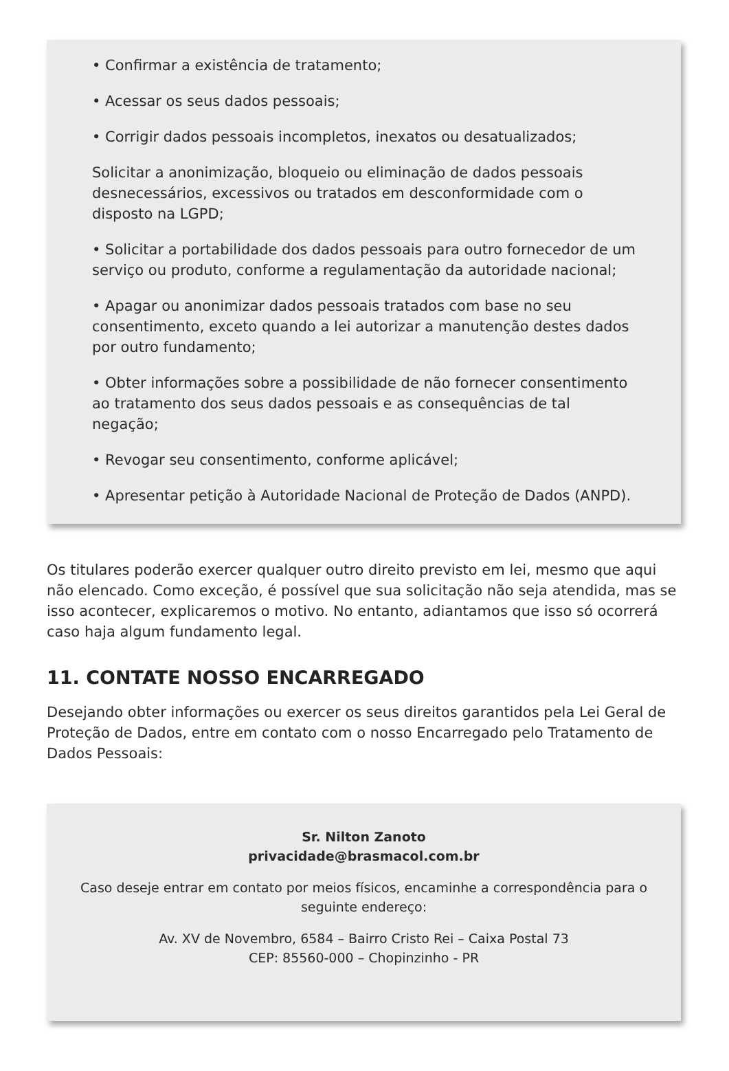• Confirmar a existência de tratamento;
• Acessar os seus dados pessoais;
• Corrigir dados pessoais incompletos, inexatos ou desatualizados;
Solicitar a anonimização, bloqueio ou eliminação de dados pessoais desnecessários, excessivos ou tratados em desconformidade com o disposto na LGPD;
• Solicitar a portabilidade dos dados pessoais para outro fornecedor de um serviço ou produto, conforme a regulamentação da autoridade nacional;
• Apagar ou anonimizar dados pessoais tratados com base no seu consentimento, exceto quando a lei autorizar a manutenção destes dados por outro fundamento;
• Obter informações sobre a possibilidade de não fornecer consentimento ao tratamento dos seus dados pessoais e as consequências de tal negação;
• Revogar seu consentimento, conforme aplicável;
• Apresentar petição à Autoridade Nacional de Proteção de Dados (ANPD).
Os titulares poderão exercer qualquer outro direito previsto em lei, mesmo que aqui não elencado. Como exceção, é possível que sua solicitação não seja atendida, mas se isso acontecer, explicaremos o motivo. No entanto, adiantamos que isso só ocorrerá caso haja algum fundamento legal.
11. CONTATE NOSSO ENCARREGADO
Desejando obter informações ou exercer os seus direitos garantidos pela Lei Geral de Proteção de Dados, entre em contato com o nosso Encarregado pelo Tratamento de Dados Pessoais:
Sr. Nilton Zanoto
privacidade@brasmacol.com.br
Caso deseje entrar em contato por meios físicos, encaminhe a correspondência para o seguinte endereço:
Av. XV de Novembro, 6584 – Bairro Cristo Rei – Caixa Postal 73
CEP: 85560-000 – Chopinzinho - PR